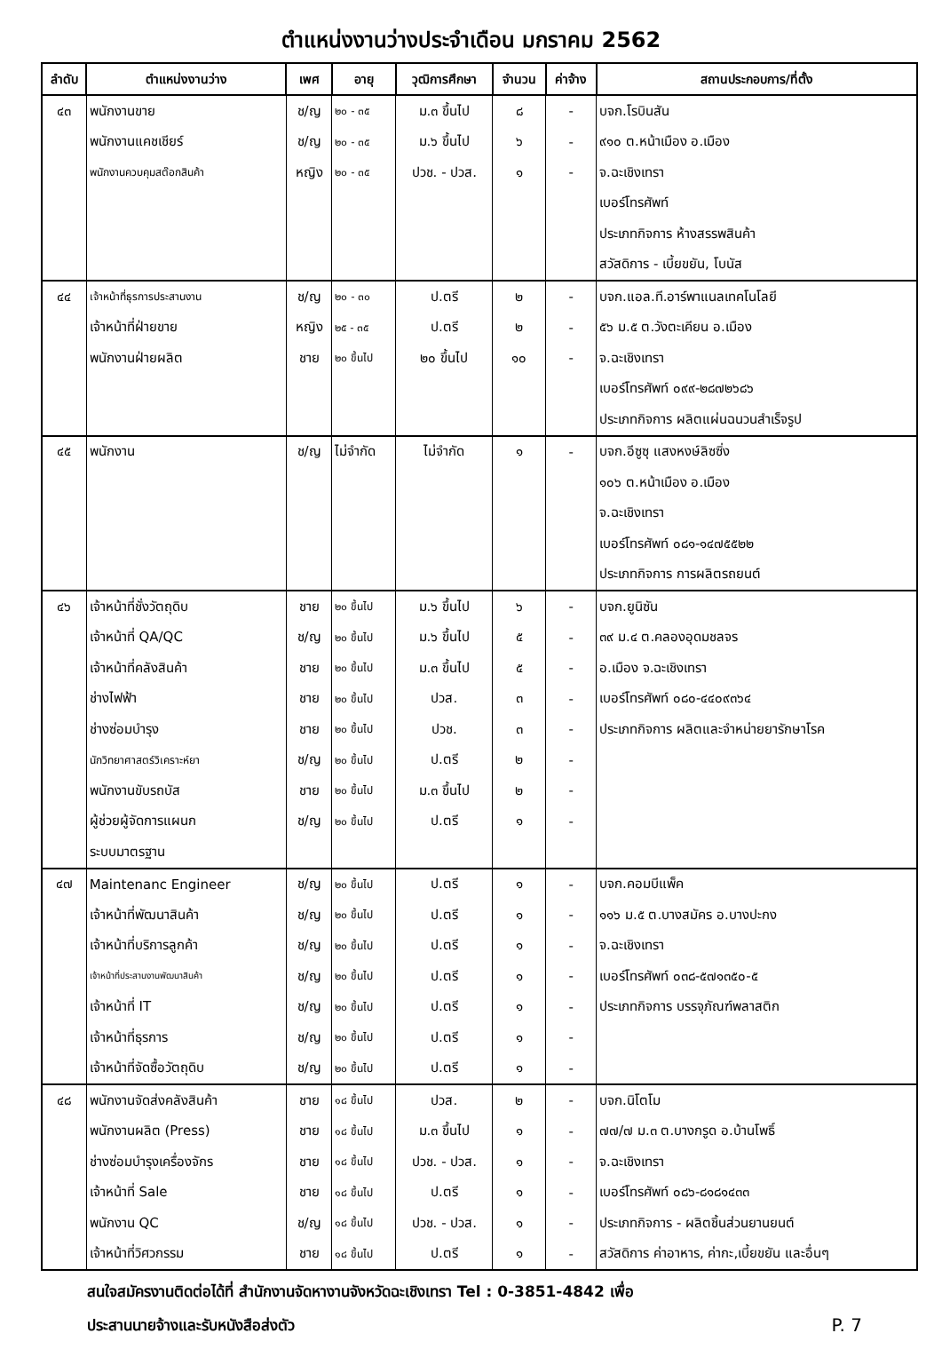ตำแหน่งงานว่างประจำเดือน มกราคม 2562
| ลำดับ | ตำแหน่งงานว่าง | เพศ | อายุ | วุฒิการศึกษา | จำนวน | ค่าจ้าง | สถานประกอบการ/ที่ตั้ง |
| --- | --- | --- | --- | --- | --- | --- | --- |
| ๔๓ | พนักงานขาย | ช/ญ | ๒๐ - ๓๕ | ม.๓ ขึ้นไป | ๘ | - | บจก.โรบินสัน |
| | พนักงานแคชเชียร์ | ช/ญ | ๒๐ - ๓๕ | ม.๖ ขึ้นไป | ๖ | - | ๙๑๐ ต.หน้าเมือง อ.เมือง |
| | พนักงานควบคุมสต๊อกสินค้า | หญิง | ๒๐ - ๓๕ | ปวช. - ปวส. | ๑ | - | จ.ฉะเชิงเทรา |
| | | | | | | | เบอร์โทรศัพท์ |
| | | | | | | | ประเภทกิจการ ห้างสรรพสินค้า |
| | | | | | | | สวัสดิการ - เบี้ยขยัน, โบนัส |
| ๔๔ | เจ้าหน้าที่ธุรการประสานงาน | ช/ญ | ๒๐ - ๓๐ | ป.ตรี | ๒ | - | บจก.แอล.ที.อาร์พาแนลเทคโนโลยี |
| | เจ้าหน้าที่ฝ่ายขาย | หญิง | ๒๕ - ๓๕ | ป.ตรี | ๒ | - | ๕๖ ม.๕ ต.วังตะเคียน อ.เมือง |
| | พนักงานฝ่ายผลิต | ชาย | ๒๐ ขึ้นไป | ๒๐ ขึ้นไป | ๑๐ | - | จ.ฉะเชิงเทรา |
| | | | | | | | เบอร์โทรศัพท์ ๐๙๙-๒๘๗๒๖๘๖ |
| | | | | | | | ประเภทกิจการ ผลิตแผ่นฉนวนสำเร็จรูป |
| ๔๕ | พนักงาน | ช/ญ | ไม่จำกัด | ไม่จำกัด | ๑ | - | บจก.อีซูซุ แสงหงษ์ลิซซิ่ง |
| | | | | | | | ๑๐๖ ต.หน้าเมือง อ.เมือง |
| | | | | | | | จ.ฉะเชิงเทรา |
| | | | | | | | เบอร์โทรศัพท์ ๐๘๑-๑๔๗๕๕๒๒ |
| | | | | | | | ประเภทกิจการ การผลิตรถยนต์ |
| ๔๖ | เจ้าหน้าที่ชั่งวัตถุดิบ | ชาย | ๒๐ ขึ้นไป | ม.๖ ขึ้นไป | ๖ | - | บจก.ยูนิซัน |
| | เจ้าหน้าที่ QA/QC | ช/ญ | ๒๐ ขึ้นไป | ม.๖ ขึ้นไป | ๕ | - | ๓๙ ม.๔ ต.คลองอุดมชลจร |
| | เจ้าหน้าที่คลังสินค้า | ชาย | ๒๐ ขึ้นไป | ม.๓ ขึ้นไป | ๕ | - | อ.เมือง จ.ฉะเชิงเทรา |
| | ช่างไฟฟ้า | ชาย | ๒๐ ขึ้นไป | ปวส. | ๓ | - | เบอร์โทรศัพท์ ๐๘๐-๔๔๐๙๓๖๔ |
| | ช่างซ่อมบำรุง | ชาย | ๒๐ ขึ้นไป | ปวช. | ๓ | - | ประเภทกิจการ ผลิตและจำหน่ายยารักษาโรค |
| | นักวิทยาศาสตร์วิเคราะห์ยา | ช/ญ | ๒๐ ขึ้นไป | ป.ตรี | ๒ | - | |
| | พนักงานขับรถบัส | ชาย | ๒๐ ขึ้นไป | ม.๓ ขึ้นไป | ๒ | - | |
| | ผู้ช่วยผู้จัดการแผนก | ช/ญ | ๒๐ ขึ้นไป | ป.ตรี | ๑ | - | |
| | ระบบมาตรฐาน | | | | | | |
| ๔๗ | Maintenanc Engineer | ช/ญ | ๒๐ ขึ้นไป | ป.ตรี | ๑ | - | บจก.คอมบีแพ็ค |
| | เจ้าหน้าที่พัฒนาสินค้า | ช/ญ | ๒๐ ขึ้นไป | ป.ตรี | ๑ | - | ๑๑๖ ม.๕ ต.บางสมัคร อ.บางปะกง |
| | เจ้าหน้าที่บริการลูกค้า | ช/ญ | ๒๐ ขึ้นไป | ป.ตรี | ๑ | - | จ.ฉะเชิงเทรา |
| | เจ้าหน้าที่ประสานงานพัฒนาสินค้า | ช/ญ | ๒๐ ขึ้นไป | ป.ตรี | ๑ | - | เบอร์โทรศัพท์ ๐๓๘-๕๗๑๓๕๐-๕ |
| | เจ้าหน้าที่ IT | ช/ญ | ๒๐ ขึ้นไป | ป.ตรี | ๑ | - | ประเภทกิจการ บรรจุภัณฑ์พลาสติก |
| | เจ้าหน้าที่ธุรการ | ช/ญ | ๒๐ ขึ้นไป | ป.ตรี | ๑ | - | |
| | เจ้าหน้าที่จัดซื้อวัตถุดิบ | ช/ญ | ๒๐ ขึ้นไป | ป.ตรี | ๑ | - | |
| ๔๘ | พนักงานจัดส่งคลังสินค้า | ชาย | ๑๘ ขึ้นไป | ปวส. | ๒ | - | บจก.นิโตโม |
| | พนักงานผลิต (Press) | ชาย | ๑๘ ขึ้นไป | ม.๓ ขึ้นไป | ๑ | - | ๗๗/๗ ม.๓ ต.บางกรูด อ.บ้านโพธิ์ |
| | ช่างซ่อมบำรุงเครื่องจักร | ชาย | ๑๘ ขึ้นไป | ปวช. - ปวส. | ๑ | - | จ.ฉะเชิงเทรา |
| | เจ้าหน้าที่ Sale | ชาย | ๑๘ ขึ้นไป | ป.ตรี | ๑ | - | เบอร์โทรศัพท์ ๐๘๖-๘๑๘๑๔๓๓ |
| | พนักงาน QC | ช/ญ | ๑๘ ขึ้นไป | ปวช. - ปวส. | ๑ | - | ประเภทกิจการ - ผลิตชิ้นส่วนยานยนต์ |
| | เจ้าหน้าที่วิศวกรรม | ชาย | ๑๘ ขึ้นไป | ป.ตรี | ๑ | - | สวัสดิการ ค่าอาหาร, ค่ากะ,เบี้ยขยัน และอื่นๆ |
สนใจสมัครงานติดต่อได้ที่ สำนักงานจัดหางานจังหวัดฉะเชิงเทรา Tel : 0-3851-4842 เพื่อ
ประสานนายจ้างและรับหนังสือส่งตัว P. 7